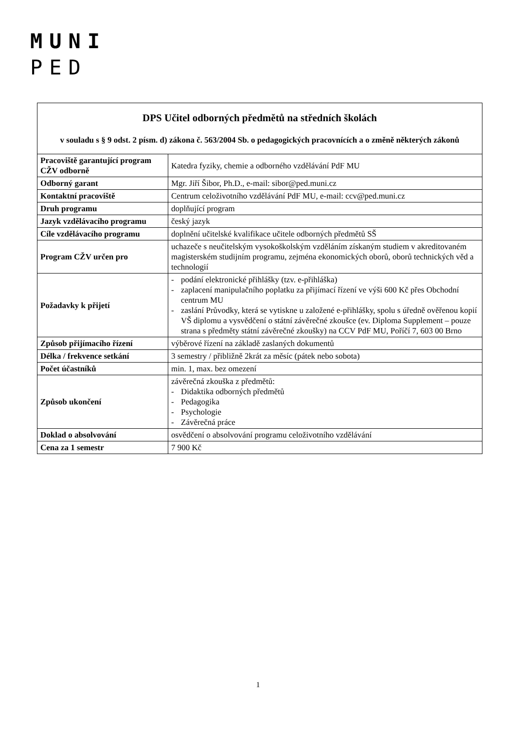MUNI
PED
| DPS Učitel odborných předmětů na středních školách v souladu s § 9 odst. 2 písm. d) zákona č. 563/2004 Sb. o pedagogických pracovnících a o změně některých zákonů | |
| Pracoviště garantující program CŽV odborně | Katedra fyziky, chemie a odborného vzdělávání PdF MU |
| Odborný garant | Mgr. Jiří Šibor, Ph.D., e-mail: sibor@ped.muni.cz |
| Kontaktní pracoviště | Centrum celoživotního vzdělávání PdF MU, e-mail: ccv@ped.muni.cz |
| Druh programu | doplňující program |
| Jazyk vzdělávacího programu | český jazyk |
| Cíle vzdělávacího programu | doplnění učitelské kvalifikace učitele odborných předmětů SŠ |
| Program CŽV určen pro | uchazeče s neučitelským vysokoškolským vzděláním získaným studiem v akreditovaném magisterském studijním programu, zejména ekonomických oborů, oborů technických věd a technologií |
| Požadavky k přijetí | - podání elektronické přihlášky (tzv. e-přihláška) - zaplacení manipulačního poplatku za přijímací řízení ve výši 600 Kč přes Obchodní centrum MU - zaslání Průvodky, která se vytiskne u založené e-přihlášky, spolu s úředně ověřenou kopií VŠ diplomu a vysvědčení o státní závěrečné zkoušce (ev. Diploma Supplement – pouze strana s předměty státní závěrečné zkoušky) na CCV PdF MU, Poříčí 7, 603 00 Brno |
| Způsob přijímacího řízení | výběrové řízení na základě zaslaných dokumentů |
| Délka / frekvence setkání | 3 semestry / přibližně 2krát za měsíc (pátek nebo sobota) |
| Počet účastníků | min. 1, max. bez omezení |
| Způsob ukončení | závěrečná zkouška z předmětů: - Didaktika odborných předmětů - Pedagogika - Psychologie - Závěrečná práce |
| Doklad o absolvování | osvědčení o absolvování programu celoživotního vzdělávání |
| Cena za 1 semestr | 7 900 Kč |
1